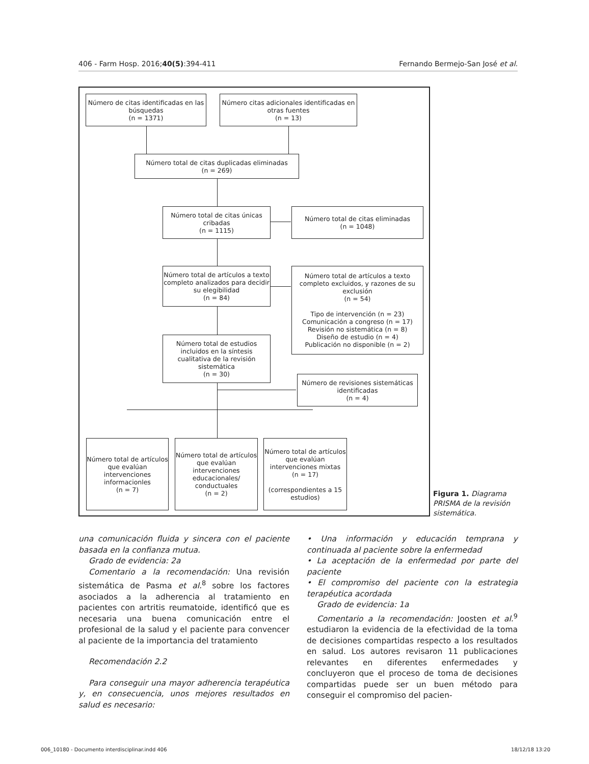406 - Farm Hosp. 2016;40(5):394-411 Fernando Bermejo-San José et al.
Número de citas identificadas en las búsquedas
(n = 1371)
Número citas adicionales identificadas en otras fuentes
(n = 13)
Número total de citas duplicadas eliminadas
(n = 269)
Número total de citas únicas cribadas
(n = 1115)
Número total de citas eliminadas
(n = 1048)
Número total de artículos a texto completo analizados para decidir su elegibilidad
(n = 84)
Número total de artículos a texto completo excluidos, y razones de su exclusión
(n = 54)
Tipo de intervención (n = 23)
Comunicación a congreso (n = 17)
Revisión no sistemática (n = 8)
Diseño de estudio (n = 4)
Publicación no disponible (n = 2)
Número total de estudios incluidos en la síntesis cualitativa de la revisión sistemática
(n = 30)
Número de revisiones sistemáticas identificadas
(n = 4)
Número total de artículos que evalúan intervenciones informacionles
(n = 7)
Número total de artículos que evalúan intervenciones educacionales/ conductuales
(n = 2)
Número total de artículos que evalúan intervenciones mixtas
(n = 17)
(correspondientes a 15 estudios)
Figura 1. Diagrama PRISMA de la revisión sistemática.
una comunicación fluida y sincera con el paciente basada en la confianza mutua.
Grado de evidencia: 2a
Comentario a la recomendación: Una revisión sistemática de Pasma et al.<sup>8</sup> sobre los factores asociados a la adherencia al tratamiento en pacientes con artritis reumatoide, identificó que es necesaria una buena comunicación entre el profesional de la salud y el paciente para convencer al paciente de la importancia del tratamiento
Recomendación 2.2
Para conseguir una mayor adherencia terapéutica y, en consecuencia, unos mejores resultados en salud es necesario:
• Una información y educación temprana y continuada al paciente sobre la enfermedad
• La aceptación de la enfermedad por parte del paciente
• El compromiso del paciente con la estrategia terapéutica acordada
Grado de evidencia: 1a
Comentario a la recomendación: Joosten et al.<sup>9</sup> estudiaron la evidencia de la efectividad de la toma de decisiones compartidas respecto a los resultados en salud. Los autores revisaron 11 publicaciones relevantes en diferentes enfermedades y concluyeron que el proceso de toma de decisiones compartidas puede ser un buen método para conseguir el compromiso del pacien-
006_10180 - Documento interdisciplinar.indd 406 18/12/18 13:20